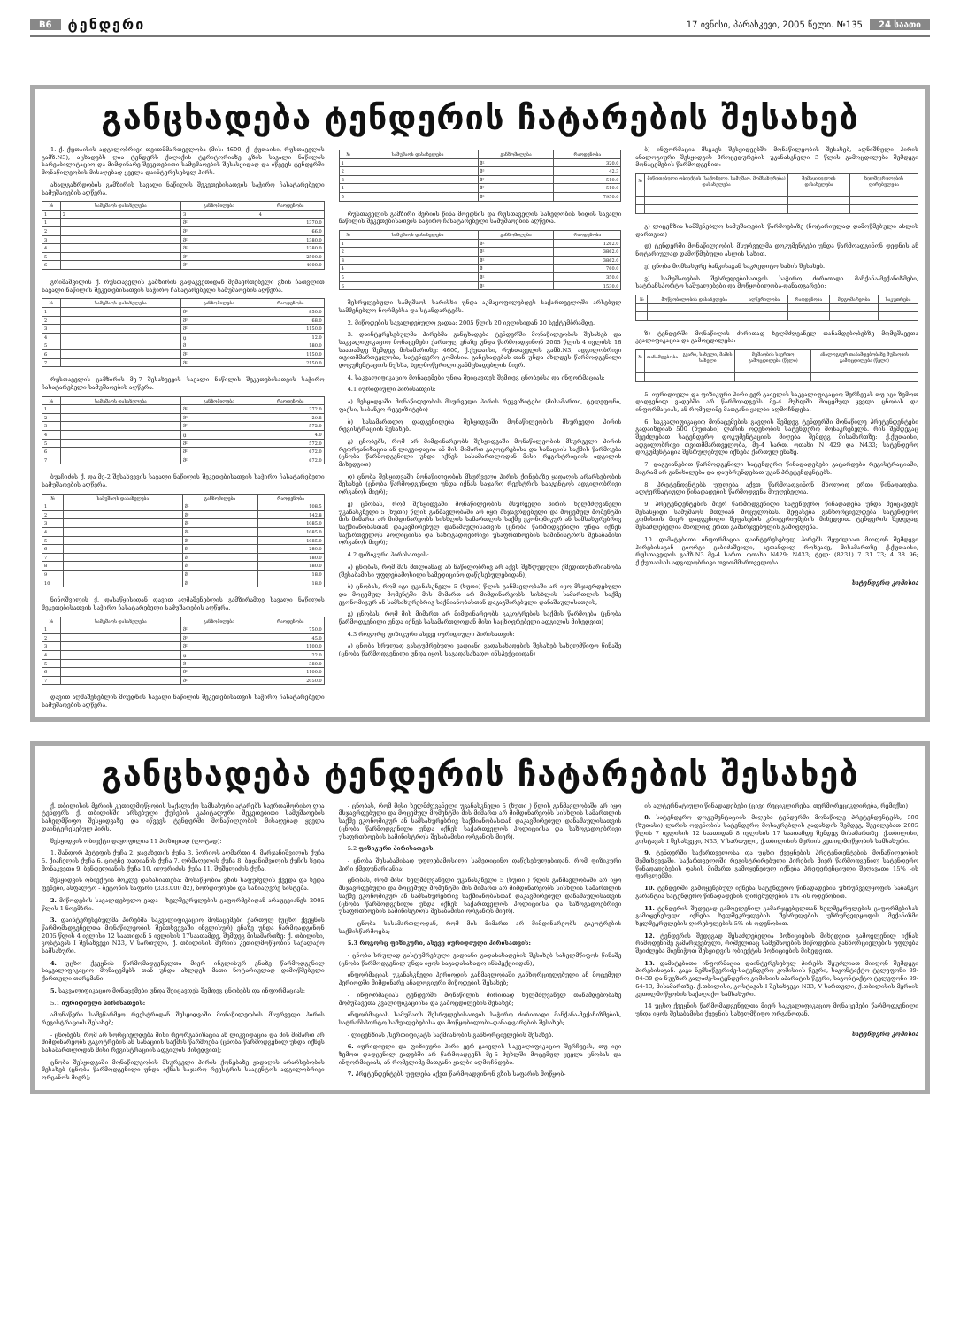B6 ტენდერი 17 ივნისი, პარასკევი, 2005 წელი. №135 24 საათი
განცხადება ტენდერის ჩატარების შესახებ
1. ქ. ქუთაისის ადგილობრივი თვითმმართველობა (მის: 4600, ქ. ქუთაისი, რუსთაველის გამზ.N3), აცხადებს ღია ტენდერს ქალაქის ტერიტორიაზე გზის სავალი ნაწილის სარეაბილიტაციო და მიმდინარე შეკეთებითი სამუშაოების შესასყიდად და იწვევს ტენდერში მონაწილეობის მისაღებად ყველა დაინტერესებულ პირს.
ახალგაზრდობის გამზირის სავალი ნაწილის შეკეთებისათვის საჭირო ჩასატარებელი სამუშაოების აღწერა.
| № | სამუშაოს დასახელება | განზომილება | რაოდენობა |
| --- | --- | --- | --- |
| 1 | 2 | 3 | 4 |
| 1 | | მ² | 1370.0 |
| 2 | | მ³ | 66.0 |
| 3 | | მ² | 1380.0 |
| 4 | | მ² | 1380.0 |
| 5 | | მ² | 2500.0 |
| 6 | | მ² | 4000.0 |
გრიშაშვილის ქ. რუსთაველის გამზირის გადაკვეთიდან შემაერთებელი გზის ჩათვლით სავალი ნაწილის შეკეთებისათვის საჭირო ჩასატარებელი სამუშაოების აღწერა.
| № | სამუშაოს დასახელება | განზომილება | რაოდენობა |
| --- | --- | --- | --- |
| 1 | | მ² | 850.0 |
| 2 | | მ³ | 68.0 |
| 3 | | მ² | 1150.0 |
| 4 | | ც | 12.0 |
| 5 | | მ | 180.0 |
| 6 | | მ² | 1150.0 |
| 7 | | მ² | 2150.0 |
რუსთაველის გამზირის მე-7 შესახვევის სავალი ნაწილის შეკეთებისათვის საჭირო ჩასატარებელი სამუშაოების აღწერა.
| № | სამუშაოს დასახელება | განზომილება | რაოდენობა |
| --- | --- | --- | --- |
| 1 | | მ² | 372.0 |
| 2 | | მ³ | 29.8 |
| 3 | | მ² | 572.0 |
| 4 | | ც | 4.0 |
| 5 | | მ² | 572.0 |
| 6 | | მ² | 672.0 |
| 7 | | მ² | 672.0 |
ბუაჩიძის ქ. და მე-2 შესახვევის სავალი ნაწილის შეკეთებისათვის საჭირო ჩასატარებელი სამუშაოების აღწერა.
| № | სამუშაოს დასახელება | განზომილება | რაოდენობა |
| --- | --- | --- | --- |
| 1 | | მ² | 108.5 |
| 2 | | მ³ | 142.8 |
| 3 | | მ² | 1085.0 |
| 4 | | მ² | 1085.0 |
| 5 | | მ² | 1085.0 |
| 6 | | მ | 280.0 |
| 7 | | მ | 180.0 |
| 8 | | მ | 180.0 |
| 9 | | მ | 18.0 |
| 10 | | მ | 18.0 |
ნინოშვილის ქ. დასაწყისიდან დავით აღმაშენებლის გამზირამდე სავალი ნაწილის შეკეთებისათვის საჭირო ჩასატარებელი სამუშაოების აღწერა.
| № | სამუშაოს დასახელება | განზომილება | რაოდენობა |
| --- | --- | --- | --- |
| 1 | | მ² | 750.0 |
| 2 | | მ³ | 45.0 |
| 3 | | მ² | 1100.0 |
| 4 | | ც | 22.0 |
| 5 | | მ | 380.0 |
| 6 | | მ² | 1100.0 |
| 7 | | მ² | 2050.0 |
დავით აღმაშენებლის მოედნის სავალი ნაწილის შეკეთებისათვის საჭირო ჩასატარებელი სამუშაოების აღწერა.
| № | სამუშაოს დასახელება | განზომილება | რაოდენობა |
| --- | --- | --- | --- |
| 1 | | მ² | 320.0 |
| 2 | | მ³ | 42.3 |
| 3 | | მ² | 510.0 |
| 4 | | მ² | 510.0 |
| 5 | | მ² | 7950.0 |
რუსთაველის გამზირი მერიის წინა მოედნის და რუსთაველის სახელობის ხიდის სავალი ნაწილის შეკეთებისათვის საჭირო ჩასატარებელი სამუშაოების აღწერა.
| № | სამუშაოს დასახელება | განზომილება | რაოდენობა |
| --- | --- | --- | --- |
| 1 | | მ² | 1262.0 |
| 2 | | მ² | 3862.0 |
| 3 | | მ² | 3862.0 |
| 4 | | მ | 760.0 |
| 5 | | მ² | 350.0 |
| 6 | | მ² | 1530.0 |
შესრულებული სამუშაოს ხარისხი უნდა აკმაყოფილებდეს საქართველოში არსებულ სამშენებლო ნორმებსა და სტანდარტებს.
2. მიწოდების სავალდებულო ვადაა: 2005 წლის 20 ივლისიდან 30 სექტემბრამდე.
3. დაინტერესებულმა პირებმა განცხადება ტენდერში მონაწილეობის შესახებ და საკვალიფიკაციო მონაცემები ქართულ ენაზე უნდა წარმოადგინონ 2005 წლის 4 ივლისს 16 საათამდე შემდეგ მისამართზე: 4600, ქ.ქუთაისი, რუსთაველის გამზ.N3, ადგილობრივი თვითმმართველობა, სატენდერო კომისია. განცხადებას თან უნდა ახლდეს წარმოდგენილი დოკუმენტაციის ნუსხა, ხელმოწერილი განმცხადებლის მიერ.
4. საკვალიფიკაციო მონაცემები უნდა შეიცავდეს შემდეგ ცნობებსა და ინფორმაციას:
4.1 იურიდიული პირისათვის:
ა) შესყიდვაში მონაწილეობის მსურველი პირის რეკვიზიტები (მისამართი, ტელეფონი, ფაქსი, საბანკო რეკვიზიტები)
ბ) სასამართლო დადგენილება შესყიდვაში მონაწილეობის მსურველი პირის რეგისტრაციის შესახებ.
გ) ცნობებს, რომ არ მიმდინარეობს შესყიდვაში მონაწილეობის მსურველი პირის რეორგანიზაცია ან ლიკვიდაცია ან მის მიმართ გაკოტრებისა და სანაციის საქმის წარმოება (ცნობა წარმოდგენილი უნდა იქნეს სასამართლოდან მისი რეგისტრაციის ადგილის მიხედვით)
დ) ცნობა შესყიდვაში მონაწილეობის მსურველი პირის ქონებაზე ყადაღის არარსებობის შესახებ (ცნობა წარმოდგენილი უნდა იქნას საჯარო რეესტრის სააგენტოს ადგილობრივი ორგანოს მიერ);
ე) ცნობას, რომ შესყიდვაში მონაწილეობის მსურველი პირის ხელმძღვანელი უკანასკნელი 5 (ხუთი) წლის განმავლობაში არ იყო მსჯავრდებული და მოცემულ მომენტში მის მიმართ არ მიმდინარეობს სისხლის სამართლის საქმე ეკონომიკურ ან სამსახურებრივ საქმიანობასთან დაკავშირებულ დანაშაულისათვის (ცნობა წარმოდგენილი უნდა იქნეს საქართველოს პოლიციისა და საზოგადოებრივი უსაფრთხოების სამინისტროს შესაბამისი ორგანოს მიერ);
4.2 ფიზიკური პირისათვის:
ა) ცნობას, რომ მას მთლიანად ან ნაწილობრივ არ აქვს შეზღუდული ქმედითუნარიანობა (შესაბამისი უფლებამოსილი სამედიცინო დაწესებულებიდან);
ბ) ცნობას, რომ იგი უკანასკნელი 5 (ხუთი) წლის განმავლობაში არ იყო მსჯავრდებული და მოცემულ მომენტში მის მიმართ არ მიმდინარეობს სისხლის სამართლის საქმე ეკონომიკურ ან სამსახურებრივ საქმიანობასთან დაკავშირებული დანაშაულისათვის;
გ) ცნობას, რომ მის მიმართ არ მიმდინარეობს გაკოტრების საქმის წარმოება (ცნობა წარმოდგენილი უნდა იქნეს სასამართლოდან მისი საცხოვრებელი ადგილის მიხედვით)
4.3 როგორც ფიზიკური ასევე იურიდიული პირისათვის:
ა) ცნობა სრულად გასტუმრებული ვადიანი გადასახადების შესახებ სახელმწიფო წინაშე (ცნობა წარმოდგენილი უნდა იყოს საგადასახადო ინსპექციიდან)
ბ) ინფორმაცია მსგავს შესყიდვებში მონაწილეობის შესახებ, აღნიშნული პირის ანალოგიური შესყიდვის პროცედურების უკანასკნელი 3 წლის გამოცდილება შემდეგი მონაცემების წარმოდგენით:
| № | მიწოდებული ობიექტის (საქონელი, სამუშაო, მომსახურება) დასახელება | შემსყიდველის დასახელება | ხელშეკრულების ღირებულება |
| --- | --- | --- | --- |
გ) ლიცენზია სამშენებლო სამუშაოების წარმოებაზე (ნოტარიულად დამოწმებული ასლის დართვით)
დ) ტენდერში მონაწილეობის მსურველმა დოკუმენტები უნდა წარმოადგინონ დედნის ან ნოტარიულად დამოწმებული ასლის სახით.
ე) ცნობა მომსახურე ბანკისაგან საკრედიტო ხაზის შესახებ.
ვ) სამუშაოების შესრულებისათვის საჭირო ძირითადი მანქანა-მექანიზმები, სატრანსპორტო საშუალებები და მოწყობილობა-დანადგარები:
| № | მოწყობილობის დასახელება | აღწერილობა | რაოდენობა | მდგომარეობა | საკუთრება |
| --- | --- | --- | --- | --- | --- |
ზ) ტენდერში მონაწილის ძირითად ხელმძღვანელ თანამდებობებზე მომუშავეთა კვალიფიკაცია და გამოცდილება:
| № | თანამდებობა | გვარი, სახელი, მამის სახელი | მუშაობის საერთო გამოცდილება (წელი) | ანალოგიურ თანამდებობაზე მუშაობის გამოცდილება (წელი) |
| --- | --- | --- | --- | --- |
5. იურიდიული და ფიზიკური პირი ვერ გაივლის საკვალიფიკაციო შერჩევას თუ იგი ზემოთ დადგენილ ვადებში არ წარმოადგენს მე-4 მუხლში მოცემულ ყველა ცნობას და ინფორმაციას, ან რომელიმე მათგანი ყალბი აღმოჩნდება.
6. საკვალიფიკაციო მონაცემების გავლის შემდეგ ტენდერში მონაწილე პრეტენდენტები გადაიხდიან 500 (ხუთასი) ლარის ოდენობის სატენდერო მოსაკრებელს. რის შემდეგაც შეეძლებათ სატენდერო დოკუმენტაციის მიღება შემდეგ მისამართზე: ქ.ქუთაისი, ადგილობრივი თვითმმართველობა, მე-4 სართ. ოთახი N 429 და N433; სატენდერო დოკუმენტაცია შესრულებული იქნება ქართულ ენაზე.
7. დაგვიანებით წარმოდგენილი სატენდერო წინადადებები გატარდება რეგისტრაციაში, მაგრამ არ განიხილება და დაუბრუნდებათ უკან პრეტენდენტებს.
8. პრეტენდენტებს უფლება აქვთ წარმოადგინონ მხოლოდ ერთი წინადადება. ალტერნატიული წინადადების წარმოდგენა მიუღებელია.
9. პრეტენდენტების მიერ წარმოდგენილი სატენდერო წინადადება უნდა შეიცავდეს შესასყიდი სამუშაოს მთლიან მოცულობას. შეფასება განხორციელდება სატენდერო კომისიის მიერ დადგენილი შეფასების კრიტერიუმების მიხედვით. ტენდერის შედეგად შესაძლებელია მხოლოდ ერთი გამარჯვებულის გამოვლენა.
10. დამატებითი ინფორმაცია დაინტერესებულ პირებს შეუძლიათ მიიღონ შემდეგი პირებისაგან გიორგი გაბიძაშვილი, ავთანდილ როხვაძე, მისამართზე ქ.ქუთაისი, რუსთაველის გამზ.N3 მე-4 სართ. ოთახი N429; N433; ტელ: (8231) 7 31 73; 4 38 96; ქ.ქუთაისის ადგილობრივი თვითმმართველობა.
სატენდერო კომისია
განცხადება ტენდერის ჩატარების შესახებ
ქ. თბილისის მერიის კეთილმოწყობის საქალაქო სამსახური ატარებს საერთაშორისო ღია ტენდერს ქ. თბილისში არსებული ქუჩების კაპიტალური შეკეთებითი სამუშაოების სახელმწიფო შესყიდვაზე და იწვევს ტენდერში მონაწილეობის მისაღებად ყველა დაინტერესებულ პირს.
შესყიდვის ობიექტი დაყოფილია 11 პოზიციად (ლოტად):
1. შანდორ პეტეფის ქუჩა 2. ჯავახეთის ქუჩა 3. ნორიოს აღმართი 4. მარჯანიშვილის ქუჩა 5. ქიაჩელის ქუჩა 6. ცოტნე დადიანის ქუჩა 7. ღრმაღელის ქუჩა 8. ბეჟანიშვილის ქუჩის ზედა მონაკვეთი 9. ბენდელიანის ქუჩა 10. ილურიძის ქუჩა 11. შუშელიძის ქუჩა.
შესყიდვის ობიექტის მოკლე დახასიათება: მოსაწყობია გზის საფუძვლის ქვედა და ზედა ფენები, ასფალტო - ბეტონის საფარი (333.000 მ2), ბორდიურები და სანიაღვრე სისტემა.
2. მიწოდების სავალდებულო ვადა - ხელშეკრულების გაფორმებიდან არაუგვიანეს 2005 წლის 1 ნოემბრი.
3. დაინტერესებულმა პირებმა საკვალიფიკაციო მონაცემები ქართულ (უცხო ქვეყნის წარმომადგენელთა მონაწილეობის შემთხვევაში ინგლისურ) ენაზე უნდა წარმოადგინონ 2005 წლის 4 ივლისი 12 საათიდან 5 ივლისის 17საათამდე, შემდეგ მისამართზე: ქ. თბილისი, კოსტავას I შესახვევი N33, V სართული, ქ. თბილისის მერიის კეთილმოწყობის საქალაქო სამსახური.
4. უცხო ქვეყნის წარმომადგენელთა მიერ ინგლისურ ენაზე წარმოდგენილ საკვალიფიკაციო მონაცემებს თან უნდა ახლდეს მათი ნოტარიულად დამოწმებული ქართული თარგმანი.
5. საკვალიფიკაციო მონაცემები უნდა შეიცავდეს შემდეგ ცნობებს და ინფორმაციას:
5.1 იურიდიული პირისათვის:
ამონაწერი სამეწარმეო რეესტრიდან შესყიდვაში მონაწილეობის მსურველი პირის რეგისტრაციის შესახებ;
- ცნობებს, რომ არ ხორციელდება მისი რეორგანიზაცია ან ლიკვიდაცია და მის მიმართ არ მიმდინარეობს გაკოტრების ან სანაციის საქმის წარმოება (ცნობა წარმოდგენილ უნდა იქნეს სასამართლოდან მისი რეგისტრაციის ადგილის მიხედვით);
ცნობა შესყიდვაში მონაწილეობის მსურველი პირის ქონებაზე ყადაღის არარსებობის შესახებ (ცნობა წარმოდგენილი უნდა იქნას საჯარო რეესტრის სააგენტოს ადგილობრივი ორგანოს მიერ);
- ცნობას, რომ მისი ხელმძღვანელი უკანასკნელი 5 (ხუთი ) წლის განმავლობაში არ იყო მსჯავრდებული და მოცემულ მომენტში მის მიმართ არ მიმდინარეობს სისხლის სამართლის საქმე ეკონომიკურ ან სამსახურებრივ საქმიანობასთან დაკავშირებულ დანაშაულისათვის (ცნობა წარმოდგენილი უნდა იქნეს საქართველოს პოლიციისა და საზოგადოებრივი უსაფრთხოების სამინისტროს შესაბამისი ორგანოს მიერ).
5.2 ფიზიკური პირისათვის:
- ცნობა შესაბამისად უფლებამოსილი სამედიცინო დაწესებულებიდან, რომ ფიზიკური პირი ქმედუნარიანია;
ცნობას, რომ მისი ხელმძღვანელი უკანასკნელი 5 (ხუთი ) წლის განმავლობაში არ იყო მსჯავრდებული და მოცემულ მომენტში მის მიმართ არ მიმდინარეობს სისხლის სამართლის საქმე ეკონომიკურ ან სამსახურებრივ საქმიანობასთან დაკავშირებულ დანაშაულისათვის (ცნობა წარმოდგენილი უნდა იქნეს საქართველოს პოლიციისა და საზოგადოებრივი უსაფრთხოების სამინისტროს შესაბამისი ორგანოს მიერ).
- ცნობა სასამართლოდან, რომ მის მიმართ არ მიმდინარეობს გაკოტრების საქმისწარმოება;
5.3 როგორც ფიზიკური, ასევე იურიდიული პირისათვის:
- ცნობა სრულად გასტუმრებული ვადიანი გადასახადების შესახებ სახელმწიფოს წინაშე (ცნობა წარმოდგენილ უნდა იყოს საგადასახადო ინსპექციიდან);
ინფორმაციას უკანასკნელი პერიოდის განმავლობაში განხორციელებული ან მოცემულ პერიოდში მიმდინარე ანალოგიური მიწოდების შესახებ;
- ინფორმაციას ტენდერში მონაწილის ძირითად ხელმძღვანელ თანამდებობაზე მომუშავეთა კვალიფიკაციისა და გამოცდილების შესახებ;
ინფორმაციას სამუშაოს შესრულებისათვის საჭირო ძირითადი მანქანა-მექანიზმების, სატრანსპორტო საშუალებებისა და მოწყობილობა-დანადგარების შესახებ;
- ლიცენზიას /სერთიფიკატს საქმიანობის განხორციელების შესახებ.
6. იურიდიული და ფიზიკური პირი ვერ გაივლის საკვალიფიკაციო შერჩევას, თუ იგი ზემოთ დადგენილ ვადებში არ წარმოადგენს მე-5 მუხლში მოცემულ ყველა ცნობას და ინფორმაციას, ან რომელიმე მათგანი ყალბი აღმოჩნდება.
7. პრეტენდენტებს უფლება აქვთ წარმოადგინონ გზის საფარის მოწყობ-
ის ალტერნატიული წინადადებები (ცივი რეციკლირება, თერმორეციკლირება, რემიქსი)
8. სატენდერო დოკუმენტაციის მიღება ტენდერში მონაწილე პრეტენდენტებს, 500 (ხუთასი) ლარის ოდენობის სატენდერო მოსაკრებლის გადახდის შემდეგ, შეეძლებათ 2005 წლის 7 ივლისის 12 საათიდან 8 ივლისის 17 საათამდე შემდეგ მისამართზე: ქ.თბილისი, კოსტავას I შესახვევი, N33, V სართული, ქ.თბილისის მერიის კეთილმოწყობის სამსახური.
9. ტენდერში საქართველოსა და უცხო ქვეყნების პრეტენდენტების მონაწილეობის შემთხვევაში, საქართველოში რეგისტრირებული პირების მიერ წარმოდგენილ სატენდერო წინადადებების ფასის მიმართ გამოყენებულ იქნება პრეფერენციული შეღავათი 15% -ის ფარგლებში.
10. ტენდერში გამოყენებულ იქნება სატენდერო წინადადების უზრუნველყოფის საბანკო გარანტია სატენდერო წინადადების ღირებულების 1% -ის ოდენობით.
11. ტენდერის შედეგად გამოვლენილ გამარჯვებულთან ხელშეკრულების გაფორმებისას გამოყენებული იქნება ხელშეკრულების შესრულების უზრუნველყოფის მექანიზმი ხელშეკრულების ღირებულების 5%-ის ოდენობით.
12. ტენდერის შედეგად შესაძლებელია პოზიციების მიხედვით გამოვლენილ იქნას რამოდენიმე გამარჯვებული, რომელთაც სამუშაოების მიწოდების განხორციელების უფლება შეიძლება მიენიჭოთ შესყიდვის ობიექტის პოზიციების მიხედვით.
13. დამატებითი ინფორმაცია დაინტერესებულ პირებს შეუძლიათ მიიღონ შემდეგი პირებისაგან: გაგა ნემსიწვერიძე-სატენდერო კომისიის წევრი, საკონტაქტო ტელეფონი 99-04-39 და ნუგზარ კალაძე-სატენდერო კომისიის აპარატის წევრი, საკონტაქტო ტელეფონი 99-64-13, მისამართზე: ქ.თბილისი, კოსტავას I შესახვევი N33, V სართული, ქ.თბილისის მერიის კეთილმოწყობის საქალაქო სამსახური.
14 უცხო ქვეყნის წარმომადგენელთა მიერ საკვალიფიკაციო მონაცემები წარმოდგენილი უნდა იყოს შესაბამისი ქვეყნის სახელმწიფო ორგანოდან.
სატენდერო კომისია